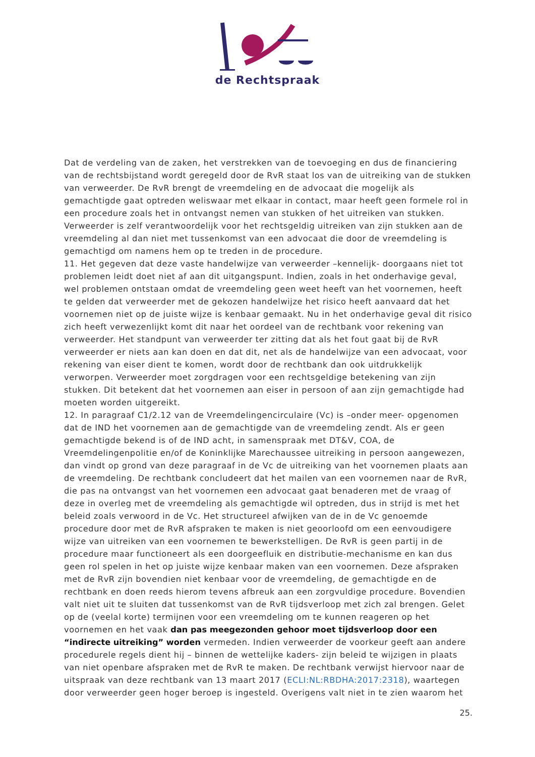de Rechtspraak
Dat de verdeling van de zaken, het verstrekken van de toevoeging en dus de financiering van de rechtsbijstand wordt geregeld door de RvR staat los van de uitreiking van de stukken van verweerder. De RvR brengt de vreemdeling en de advocaat die mogelijk als gemachtigde gaat optreden weliswaar met elkaar in contact, maar heeft geen formele rol in een procedure zoals het in ontvangst nemen van stukken of het uitreiken van stukken. Verweerder is zelf verantwoordelijk voor het rechtsgeldig uitreiken van zijn stukken aan de vreemdeling al dan niet met tussenkomst van een advocaat die door de vreemdeling is gemachtigd om namens hem op te treden in de procedure.
11. Het gegeven dat deze vaste handelwijze van verweerder –kennelijk- doorgaans niet tot problemen leidt doet niet af aan dit uitgangspunt. Indien, zoals in het onderhavige geval, wel problemen ontstaan omdat de vreemdeling geen weet heeft van het voornemen, heeft te gelden dat verweerder met de gekozen handelwijze het risico heeft aanvaard dat het voornemen niet op de juiste wijze is kenbaar gemaakt. Nu in het onderhavige geval dit risico zich heeft verwezenlijkt komt dit naar het oordeel van de rechtbank voor rekening van verweerder. Het standpunt van verweerder ter zitting dat als het fout gaat bij de RvR verweerder er niets aan kan doen en dat dit, net als de handelwijze van een advocaat, voor rekening van eiser dient te komen, wordt door de rechtbank dan ook uitdrukkelijk verworpen. Verweerder moet zorgdragen voor een rechtsgeldige betekening van zijn stukken. Dit betekent dat het voornemen aan eiser in persoon of aan zijn gemachtigde had moeten worden uitgereikt.
12. In paragraaf C1/2.12 van de Vreemdelingencirculaire (Vc) is –onder meer- opgenomen dat de IND het voornemen aan de gemachtigde van de vreemdeling zendt. Als er geen gemachtigde bekend is of de IND acht, in samenspraak met DT&V, COA, de Vreemdelingenpolitie en/of de Koninklijke Marechaussee uitreiking in persoon aangewezen, dan vindt op grond van deze paragraaf in de Vc de uitreiking van het voornemen plaats aan de vreemdeling. De rechtbank concludeert dat het mailen van een voornemen naar de RvR, die pas na ontvangst van het voornemen een advocaat gaat benaderen met de vraag of deze in overleg met de vreemdeling als gemachtigde wil optreden, dus in strijd is met het beleid zoals verwoord in de Vc. Het structureel afwijken van de in de Vc genoemde procedure door met de RvR afspraken te maken is niet geoorloofd om een eenvoudigere wijze van uitreiken van een voornemen te bewerkstelligen. De RvR is geen partij in de procedure maar functioneert als een doorgeefluik en distributie-mechanisme en kan dus geen rol spelen in het op juiste wijze kenbaar maken van een voornemen. Deze afspraken met de RvR zijn bovendien niet kenbaar voor de vreemdeling, de gemachtigde en de rechtbank en doen reeds hierom tevens afbreuk aan een zorgvuldige procedure. Bovendien valt niet uit te sluiten dat tussenkomst van de RvR tijdsverloop met zich zal brengen. Gelet op de (veelal korte) termijnen voor een vreemdeling om te kunnen reageren op het voornemen en het vaak dan pas meegezonden gehoor moet tijdsverloop door een “indirecte uitreiking” worden vermeden. Indien verweerder de voorkeur geeft aan andere procedurele regels dient hij – binnen de wettelijke kaders- zijn beleid te wijzigen in plaats van niet openbare afspraken met de RvR te maken. De rechtbank verwijst hiervoor naar de uitspraak van deze rechtbank van 13 maart 2017 (ECLI:NL:RBDHA:2017:2318), waartegen door verweerder geen hoger beroep is ingesteld. Overigens valt niet in te zien waarom het
25.